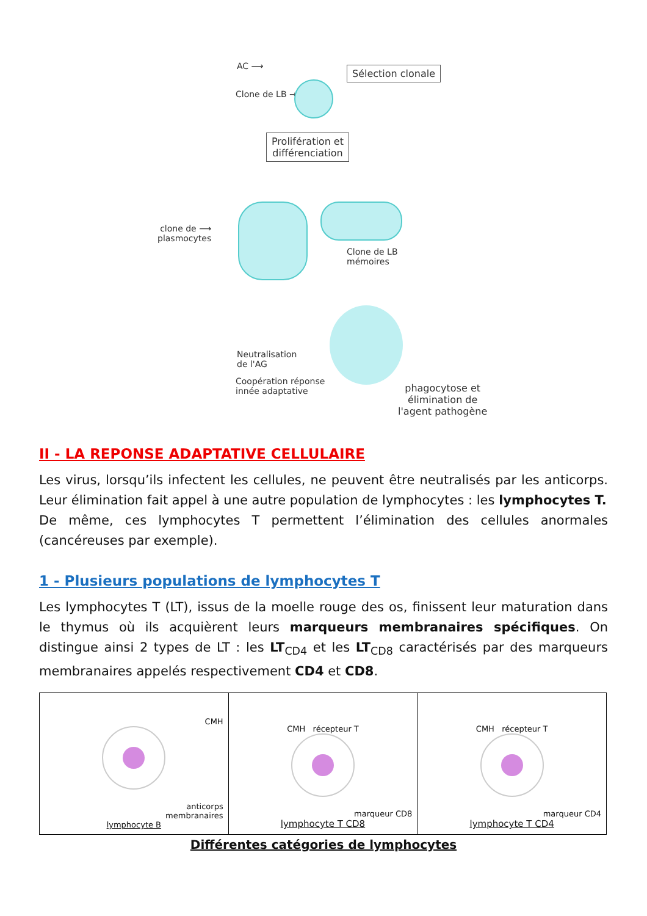AC ⟶ Sélection clonale
Clone de LB →
Prolifération et
différenciation
clone de ⟶
plasmocytes
Clone de LB
mémoires
Neutralisation
de l'AG
Coopération réponse
innée adaptative
phagocytose et
élimination de
l'agent pathogène
II - LA REPONSE ADAPTATIVE CELLULAIRE
Les virus, lorsqu’ils infectent les cellules, ne peuvent être neutralisés par les anticorps. Leur élimination fait appel à une autre population de lymphocytes : les lymphocytes T.
De même, ces lymphocytes T permettent l’élimination des cellules anormales (cancéreuses par exemple).
1 - Plusieurs populations de lymphocytes T
Les lymphocytes T (LT), issus de la moelle rouge des os, finissent leur maturation dans le thymus où ils acquièrent leurs marqueurs membranaires spécifiques. On distingue ainsi 2 types de LT : les LT<sub>CD4</sub> et les LT<sub>CD8</sub> caractérisés par des marqueurs membranaires appelés respectivement CD4 et CD8.
| CMH anticorps membranaires lymphocyte B | CMH récepteur T marqueur CD8 lymphocyte T CD8 | CMH récepteur T marqueur CD4 lymphocyte T CD4 |
Différentes catégories de lymphocytes